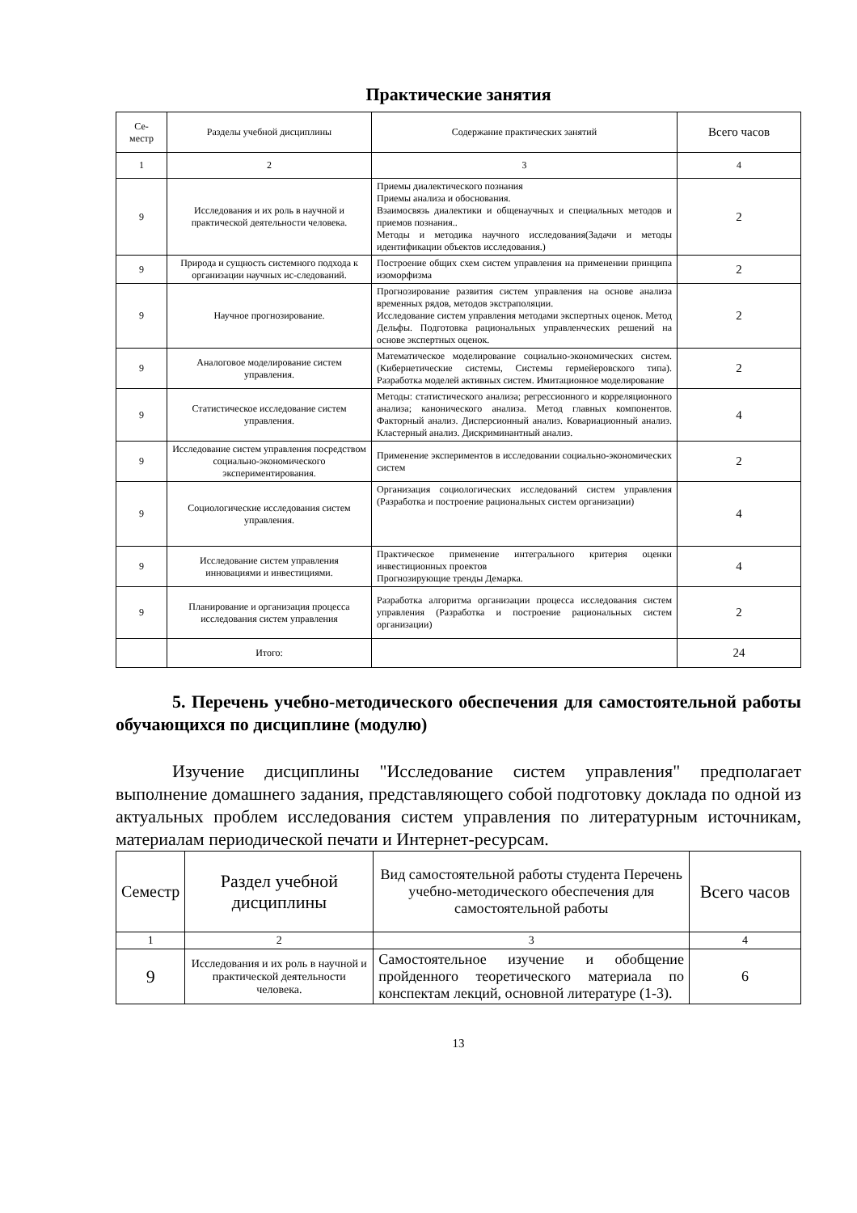Практические занятия
| Се- местр | Разделы учебной дисциплины | Содержание практических занятий | Всего часов |
| --- | --- | --- | --- |
| 1 | 2 | 3 | 4 |
| 9 | Исследования и их роль в научной и практической деятельности человека. | Приемы диалектического познания Приемы анализа и обоснования. Взаимосвязь диалектики и общенаучных и специальных методов и приемов познания.. Методы и методика научного исследования(Задачи и методы идентификации объектов исследования.) | 2 |
| 9 | Природа и сущность системного подхода к организации научных ис-следований. | Построение общих схем систем управления на применении принципа изоморфизма | 2 |
| 9 | Научное прогнозирование. | Прогнозирование развития систем управления на основе анализа временных рядов, методов экстраполяции. Исследование систем управления методами экспертных оценок. Метод Дельфы. Подготовка рациональных управленческих решений на основе экспертных оценок. | 2 |
| 9 | Аналоговое моделирование систем управления. | Математическое моделирование социально-экономических систем. (Кибернетические системы, Системы гермейеровского типа). Разработка моделей активных систем. Имитационное моделирование | 2 |
| 9 | Статистическое исследование систем управления. | Методы: статистического анализа; регрессионного и корреляционного анализа; канонического анализа. Метод главных компонентов. Факторный анализ. Дисперсионный анализ. Ковариационный анализ. Кластерный анализ. Дискриминантный анализ. | 4 |
| 9 | Исследование систем управления посредством социально-экономического экспериментирования. | Применение экспериментов в исследовании социально-экономических систем | 2 |
| 9 | Социологические исследования систем управления. | Организация социологических исследований систем управления (Разработка и построение рациональных систем организации) | 4 |
| 9 | Исследование систем управления инновациями и инвестициями. | Практическое применение интегрального критерия оценки инвестиционных проектов Прогнозирующие тренды Демарка. | 4 |
| 9 | Планирование и организация процесса исследования систем управления | Разработка алгоритма организации процесса исследования систем управления (Разработка и построение рациональных систем организации) | 2 |
| | Итого: | | 24 |
5. Перечень учебно-методического обеспечения для самостоятельной работы обучающихся по дисциплине (модулю)
Изучение дисциплины "Исследование систем управления" предполагает выполнение домашнего задания, представляющего собой подготовку доклада по одной из актуальных проблем исследования систем управления по литературным источникам, материалам периодической печати и Интернет-ресурсам.
| Семестр | Раздел учебной дисциплины | Вид самостоятельной работы студента Перечень учебно-методического обеспечения для самостоятельной работы | Всего часов |
| --- | --- | --- | --- |
| 1 | 2 | 3 | 4 |
| 9 | Исследования и их роль в научной и практической деятельности человека. | Самостоятельное изучение и обобщение пройденного теоретического материала по конспектам лекций, основной литературе (1-3). | 6 |
13